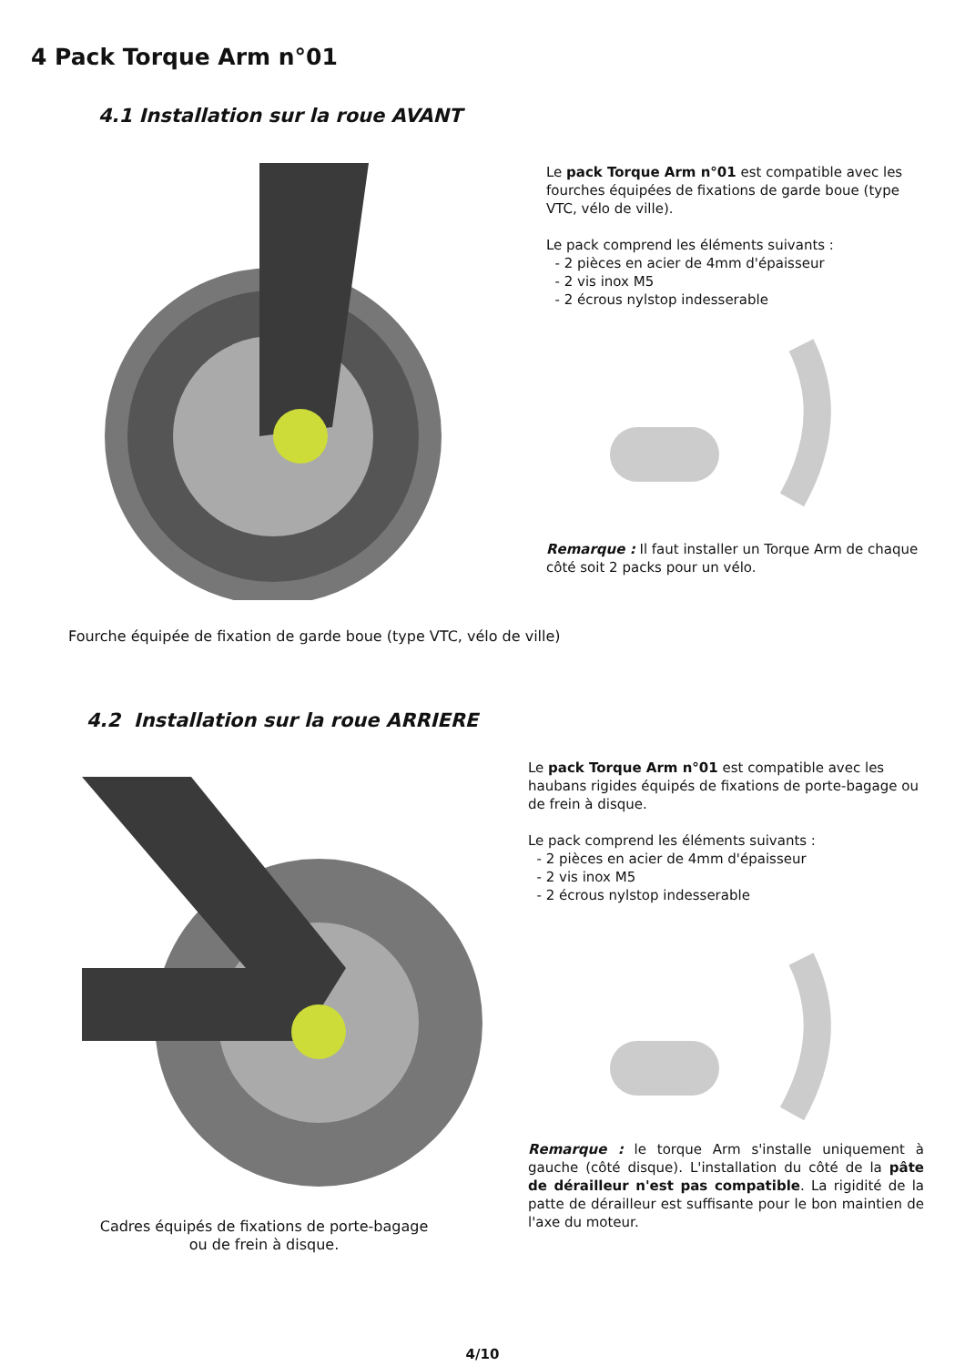4 Pack Torque Arm n°01
4.1 Installation sur la roue AVANT
Le pack Torque Arm n°01 est compatible avec les fourches équipées de fixations de garde boue (type VTC, vélo de ville).
Le pack comprend les éléments suivants :
- 2 pièces en acier de 4mm d'épaisseur
- 2 vis inox M5
- 2 écrous nylstop indesserable
Remarque : Il faut installer un Torque Arm de chaque côté soit 2 packs pour un vélo.
Fourche équipée de fixation de garde boue (type VTC, vélo de ville)
4.2 Installation sur la roue ARRIERE
Cadres équipés de fixations de porte-bagage
ou de frein à disque.
Le pack Torque Arm n°01 est compatible avec les haubans rigides équipés de fixations de porte-bagage ou de frein à disque.
Le pack comprend les éléments suivants :
- 2 pièces en acier de 4mm d'épaisseur
- 2 vis inox M5
- 2 écrous nylstop indesserable
Remarque : le torque Arm s'installe uniquement à gauche (côté disque). L'installation du côté de la pâte de dérailleur n'est pas compatible. La rigidité de la patte de dérailleur est suffisante pour le bon maintien de l'axe du moteur.
4/10